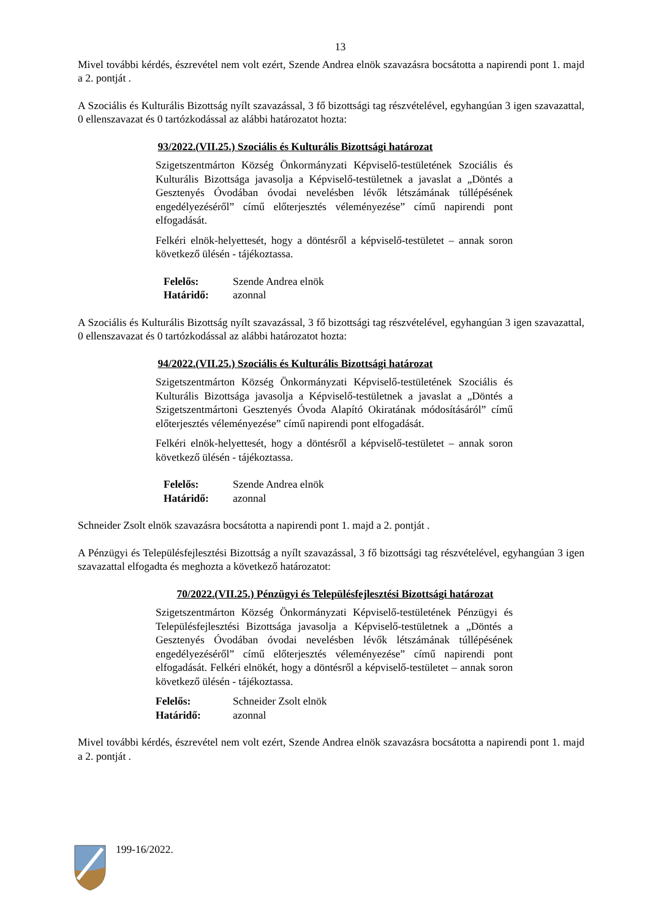13
Mivel további kérdés, észrevétel nem volt ezért, Szende Andrea elnök szavazásra bocsátotta a napirendi pont 1. majd a 2. pontját .
A Szociális és Kulturális Bizottság nyílt szavazással, 3 fő bizottsági tag részvételével, egyhangúan 3 igen szavazattal, 0 ellenszavazat és 0 tartózkodással az alábbi határozatot hozta:
93/2022.(VII.25.) Szociális és Kulturális Bizottsági határozat
Szigetszentmárton Község Önkormányzati Képviselő-testületének Szociális és Kulturális Bizottsága javasolja a Képviselő-testületnek a javaslat a „Döntés a Gesztenyés Óvodában óvodai nevelésben lévők létszámának túllépésének engedélyezéséről” című előterjesztés véleményezése” című napirendi pont elfogadását.
Felkéri elnök-helyettesét, hogy a döntésről a képviselő-testületet – annak soron következő ülésén - tájékoztassa.
Felelős: Szende Andrea elnök
Határidő: azonnal
A Szociális és Kulturális Bizottság nyílt szavazással, 3 fő bizottsági tag részvételével, egyhangúan 3 igen szavazattal, 0 ellenszavazat és 0 tartózkodással az alábbi határozatot hozta:
94/2022.(VII.25.) Szociális és Kulturális Bizottsági határozat
Szigetszentmárton Község Önkormányzati Képviselő-testületének Szociális és Kulturális Bizottsága javasolja a Képviselő-testületnek a javaslat a „Döntés a Szigetszentmártoni Gesztenyés Óvoda Alapító Okiratának módosításáról” című előterjesztés véleményezése” című napirendi pont elfogadását.
Felkéri elnök-helyettesét, hogy a döntésről a képviselő-testületet – annak soron következő ülésén - tájékoztassa.
Felelős: Szende Andrea elnök
Határidő: azonnal
Schneider Zsolt elnök szavazásra bocsátotta a napirendi pont 1. majd a 2. pontját .
A Pénzügyi és Településfejlesztési Bizottság a nyílt szavazással, 3 fő bizottsági tag részvételével, egyhangúan 3 igen szavazattal elfogadta és meghozta a következő határozatot:
70/2022.(VII.25.) Pénzügyi és Településfejlesztési Bizottsági határozat
Szigetszentmárton Község Önkormányzati Képviselő-testületének Pénzügyi és Településfejlesztési Bizottsága javasolja a Képviselő-testületnek a „Döntés a Gesztenyés Óvodában óvodai nevelésben lévők létszámának túllépésének engedélyezéséről” című előterjesztés véleményezése” című napirendi pont elfogadását. Felkéri elnökét, hogy a döntésről a képviselő-testületet – annak soron következő ülésén - tájékoztassa.
Felelős: Schneider Zsolt elnök
Határidő: azonnal
Mivel további kérdés, észrevétel nem volt ezért, Szende Andrea elnök szavazásra bocsátotta a napirendi pont 1. majd a 2. pontját .
199-16/2022.